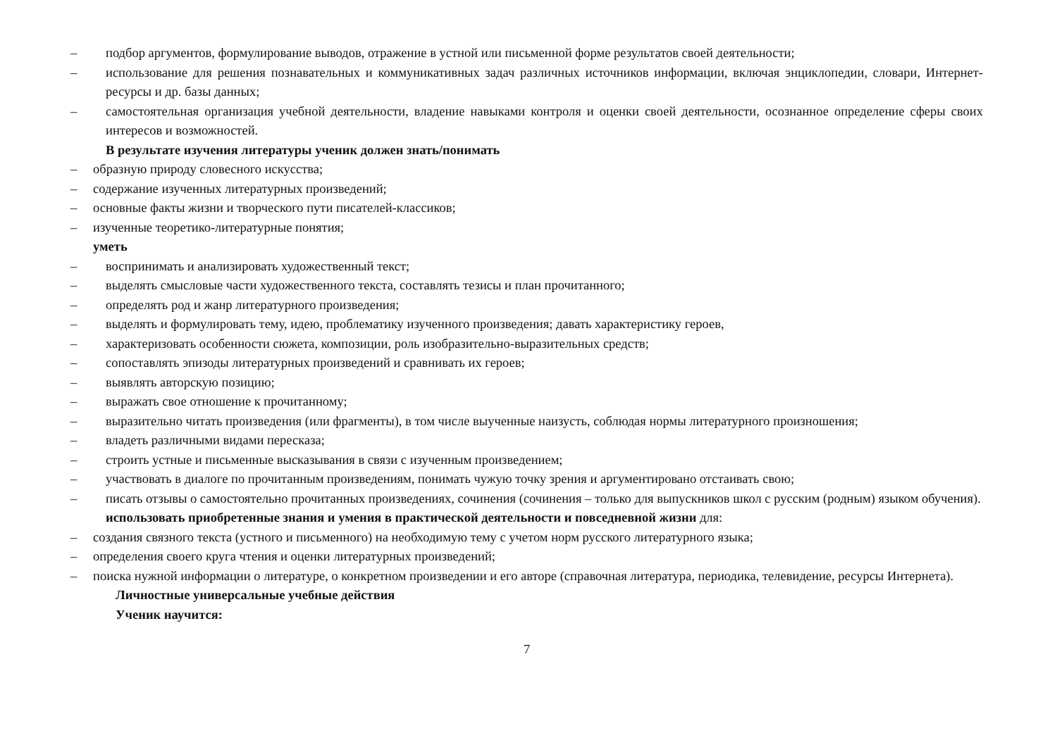– подбор аргументов, формулирование выводов, отражение в устной или письменной форме результатов своей деятельности;
– использование для решения познавательных и коммуникативных задач различных источников информации, включая энциклопедии, словари, Интернет-ресурсы и др. базы данных;
– самостоятельная организация учебной деятельности, владение навыками контроля и оценки своей деятельности, осознанное определение сферы своих интересов и возможностей.
В результате изучения литературы ученик должен знать/понимать
– образную природу словесного искусства;
– содержание изученных литературных произведений;
– основные факты жизни и творческого пути писателей-классиков;
– изученные теоретико-литературные понятия;
уметь
– воспринимать и анализировать художественный текст;
– выделять смысловые части художественного текста, составлять тезисы и план прочитанного;
– определять род и жанр литературного произведения;
– выделять и формулировать тему, идею, проблематику изученного произведения; давать характеристику героев,
– характеризовать особенности сюжета, композиции, роль изобразительно-выразительных средств;
– сопоставлять эпизоды литературных произведений и сравнивать их героев;
– выявлять авторскую позицию;
– выражать свое отношение к прочитанному;
– выразительно читать произведения (или фрагменты), в том числе выученные наизусть, соблюдая нормы литературного произношения;
– владеть различными видами пересказа;
– строить устные и письменные высказывания в связи с изученным произведением;
– участвовать в диалоге по прочитанным произведениям, понимать чужую точку зрения и аргументировано отстаивать свою;
– писать отзывы о самостоятельно прочитанных произведениях, сочинения (сочинения – только для выпускников школ с русским (родным) языком обучения).
использовать приобретенные знания и умения в практической деятельности и повседневной жизни для:
– создания связного текста (устного и письменного) на необходимую тему с учетом норм русского литературного языка;
– определения своего круга чтения и оценки литературных произведений;
– поиска нужной информации о литературе, о конкретном произведении и его авторе (справочная литература, периодика, телевидение, ресурсы Интернета).
Личностные универсальные учебные действия
Ученик научится:
7